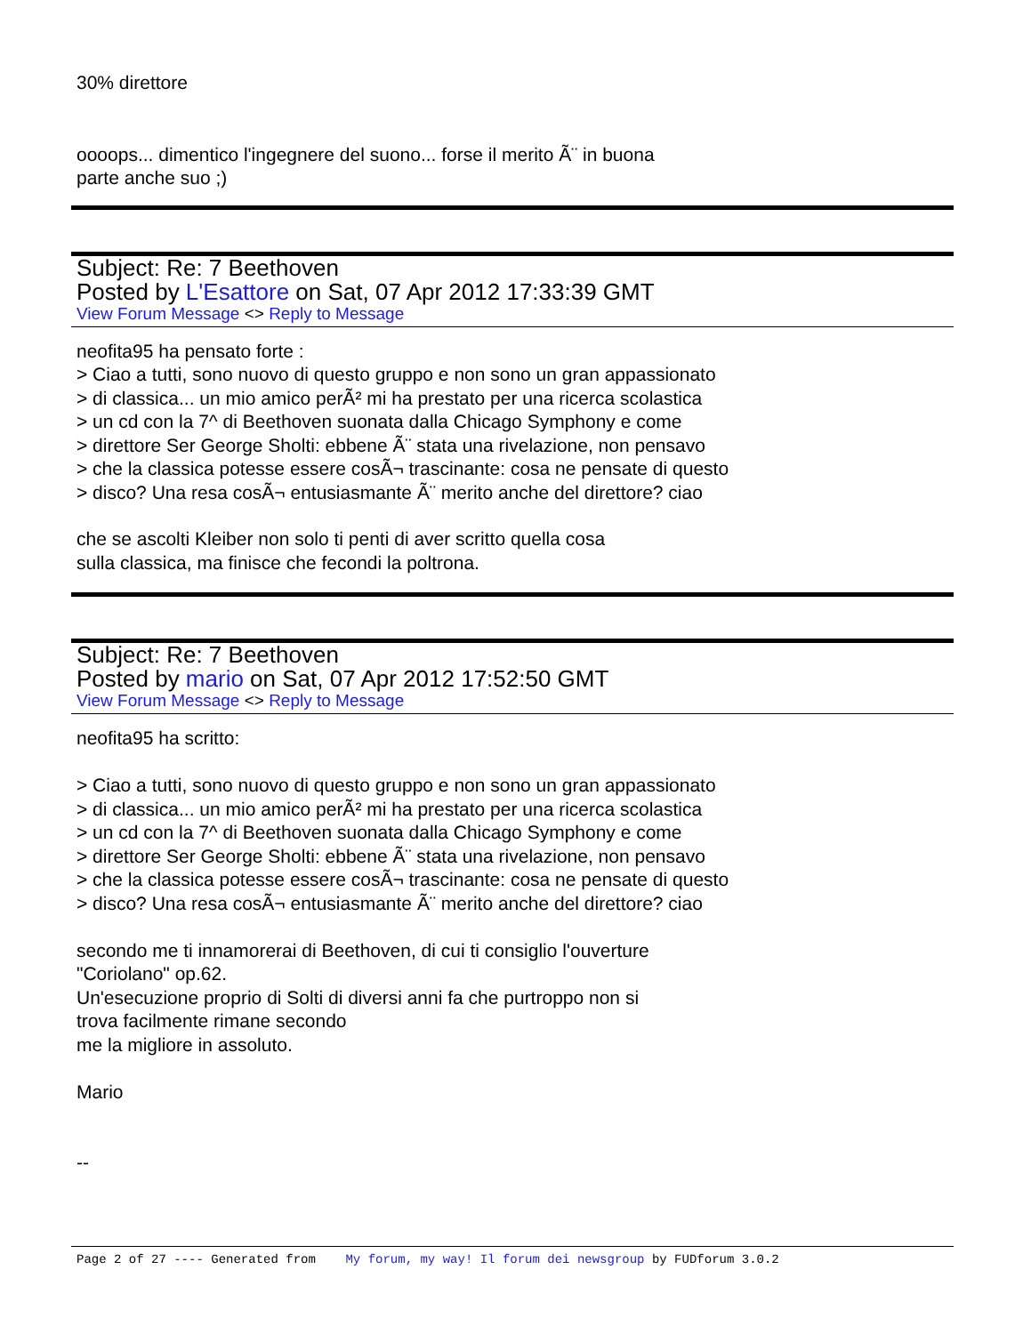30% direttore
oooops... dimentico l'ingegnere del suono... forse il merito Ã¨ in buona
parte anche suo ;)
Subject: Re: 7 Beethoven
Posted by L'Esattore on Sat, 07 Apr 2012 17:33:39 GMT
View Forum Message <> Reply to Message
neofita95 ha pensato forte :
> Ciao a tutti, sono nuovo di questo gruppo e non sono un gran appassionato
> di classica... un mio amico perÃ² mi ha prestato per una ricerca scolastica
> un cd con la 7^ di Beethoven suonata dalla Chicago Symphony e come
> direttore Ser George Sholti: ebbene Ã¨ stata una rivelazione, non pensavo
> che la classica potesse essere cosÃ¬ trascinante: cosa ne pensate di questo
> disco? Una resa cosÃ¬ entusiasmante Ã¨ merito anche del direttore? ciao
che se ascolti Kleiber non solo ti penti di aver scritto quella cosa
sulla classica, ma finisce che fecondi la poltrona.
Subject: Re: 7 Beethoven
Posted by mario on Sat, 07 Apr 2012 17:52:50 GMT
View Forum Message <> Reply to Message
neofita95 ha scritto:
> Ciao a tutti, sono nuovo di questo gruppo e non sono un gran appassionato
> di classica... un mio amico perÃ² mi ha prestato per una ricerca scolastica
> un cd con la 7^ di Beethoven suonata dalla Chicago Symphony e come
> direttore Ser George Sholti: ebbene Ã¨ stata una rivelazione, non pensavo
> che la classica potesse essere cosÃ¬ trascinante: cosa ne pensate di questo
> disco? Una resa cosÃ¬ entusiasmante Ã¨ merito anche del direttore? ciao
secondo me ti innamorerai di Beethoven, di cui ti consiglio l'ouverture
"Coriolano" op.62.
Un'esecuzione proprio di Solti di diversi anni fa che purtroppo non si
trova facilmente rimane secondo
me la migliore in assoluto.
Mario
--
Page 2 of 27 ---- Generated from My forum, my way! Il forum dei newsgroup by FUDforum 3.0.2